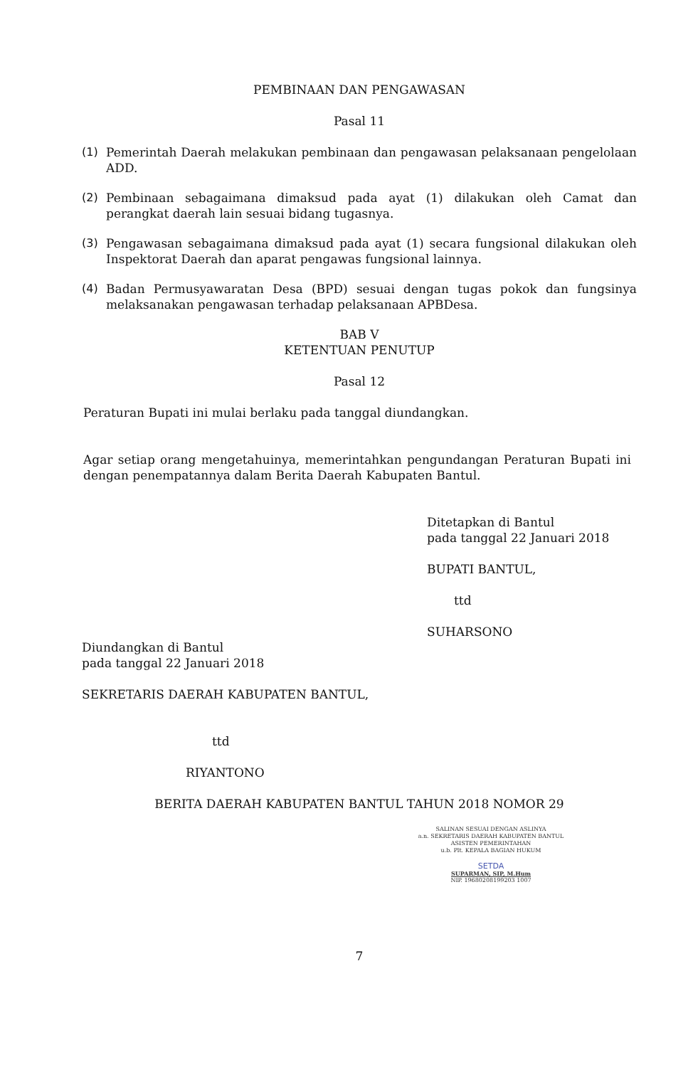PEMBINAAN DAN PENGAWASAN
Pasal 11
(1) Pemerintah Daerah melakukan pembinaan dan pengawasan pelaksanaan pengelolaan ADD.
(2) Pembinaan sebagaimana dimaksud pada ayat (1) dilakukan oleh Camat dan perangkat daerah lain sesuai bidang tugasnya.
(3) Pengawasan sebagaimana dimaksud pada ayat (1) secara fungsional dilakukan oleh Inspektorat Daerah dan aparat pengawas fungsional lainnya.
(4) Badan Permusyawaratan Desa (BPD) sesuai dengan tugas pokok dan fungsinya melaksanakan pengawasan terhadap pelaksanaan APBDesa.
BAB V
KETENTUAN PENUTUP
Pasal 12
Peraturan Bupati ini mulai berlaku pada tanggal diundangkan.
Agar setiap orang mengetahuinya, memerintahkan pengundangan Peraturan Bupati ini dengan penempatannya dalam Berita Daerah Kabupaten Bantul.
Ditetapkan di Bantul
pada tanggal 22 Januari 2018
BUPATI BANTUL,
ttd
SUHARSONO
Diundangkan di Bantul
pada tanggal 22 Januari 2018
SEKRETARIS DAERAH KABUPATEN BANTUL,
ttd
RIYANTONO
BERITA DAERAH KABUPATEN BANTUL TAHUN 2018 NOMOR 29
SALINAN SESUAI DENGAN ASLINYA
a.n. SEKRETARIS DAERAH KABUPATEN BANTUL
ASISTEN PEMERINTAHAN
u.b. Plt. KEPALA BAGIAN HUKUM
SETDA
SUPARMAN, SIP, M.Hum
NIP. 19680208199203 1007
7